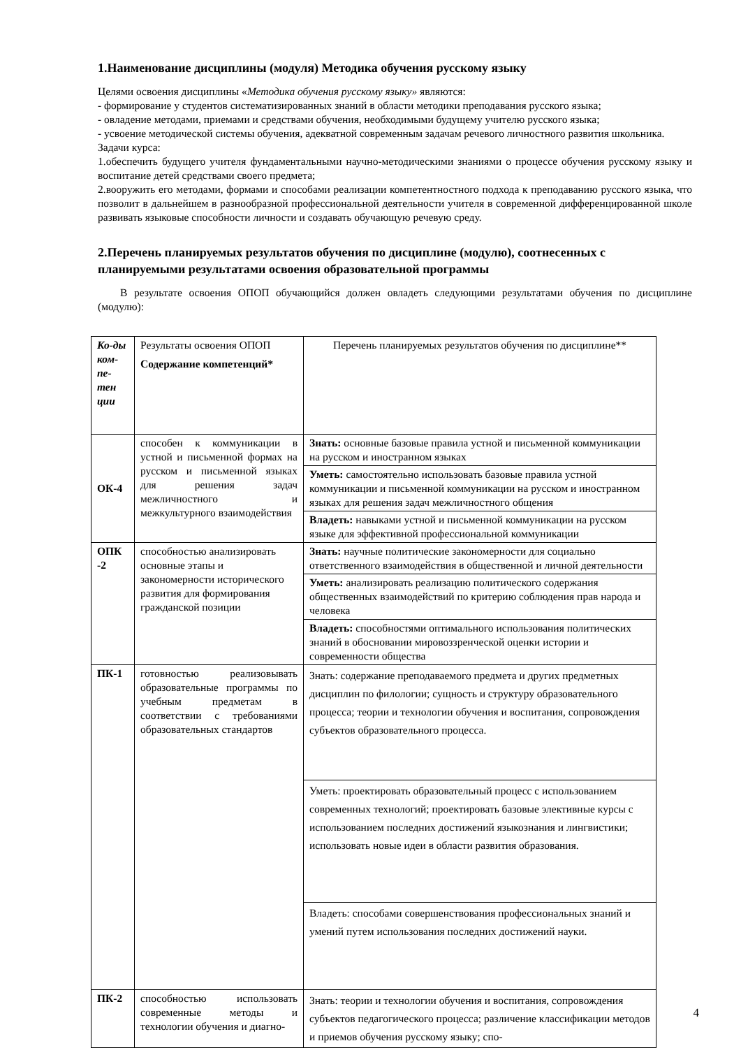1.Наименование дисциплины (модуля) Методика обучения русскому языку
Целями освоения дисциплины «Методика обучения русскому языку» являются:
- формирование у студентов систематизированных знаний в области методики преподавания русского языка;
- овладение методами, приемами и средствами обучения, необходимыми будущему учителю русского языка;
- усвоение методической системы обучения, адекватной современным задачам речевого личностного развития школьника.
Задачи курса:
1.обеспечить будущего учителя фундаментальными научно-методическими знаниями о процессе обучения русскому языку и воспитание детей средствами своего предмета;
2.вооружить его методами, формами и способами реализации компетентностного подхода к преподаванию русского языка, что позволит в дальнейшем в разнообразной профессиональной деятельности учителя в современной дифференцированной школе развивать языковые способности личности и создавать обучающую речевую среду.
2.Перечень планируемых результатов обучения по дисциплине (модулю), соотнесенных с планируемыми результатами освоения образовательной программы
В результате освоения ОПОП обучающийся должен овладеть следующими результатами обучения по дисциплине (модулю):
| Ко-ды ком-пе-тен ции | Результаты освоения ОПОП Содержание компетенций* | Перечень планируемых результатов обучения по дисциплине** |
| ОК-4 | способен к коммуникации в устной и письменной формах на русском и письменной языках для решения задач межличностного и межкультурного взаимодействия | Знать: основные базовые правила устной и письменной коммуникации на русском и иностранном языках |
| | | Уметь: самостоятельно использовать базовые правила устной коммуникации и письменной коммуникации на русском и иностранном языках для решения задач межличностного общения |
| | | Владеть: навыками устной и письменной коммуникации на русском языке для эффективной профессиональной коммуникации |
| ОПК -2 | способностью анализировать основные этапы и закономерности исторического развития для формирования гражданской позиции | Знать: научные политические закономерности для социально ответственного взаимодействия в общественной и личной деятельности |
| | | Уметь: анализировать реализацию политического содержания общественных взаимодействий по критерию соблюдения прав народа и человека |
| | | Владеть: способностями оптимального использования политических знаний в обосновании мировоззренческой оценки истории и современности общества |
| ПК-1 | готовностью реализовывать образовательные программы по учебным предметам в соответствии с требованиями образовательных стандартов | Знать: содержание преподаваемого предмета и других предметных дисциплин по филологии; сущность и структуру образовательного процесса; теории и технологии обучения и воспитания, сопровождения субъектов образовательного процесса. |
| | | Уметь: проектировать образовательный процесс с использованием современных технологий; проектировать базовые элективные курсы с использованием последних достижений языкознания и лингвистики; использовать новые идеи в области развития образования. |
| | | Владеть: способами совершенствования профессиональных знаний и умений путем использования последних достижений науки. |
| ПК-2 | способностью использовать современные методы и технологии обучения и диагно- | Знать: теории и технологии обучения и воспитания, сопровождения субъектов педагогического процесса; различение классификации методов и приемов обучения русскому языку; спо- |
4